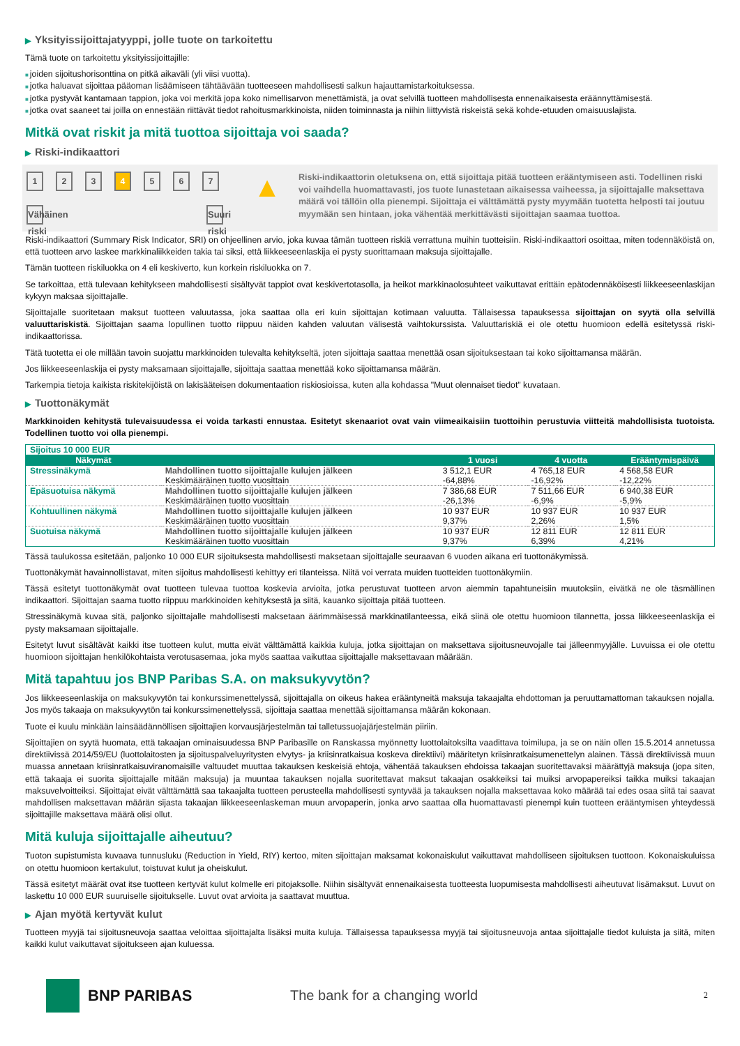▶ Yksityissijoittajatyyppi, jolle tuote on tarkoitettu
Tämä tuote on tarkoitettu yksityissijoittajille:
■joiden sijoitushorisonttina on pitkä aikaväli (yli viisi vuotta).
■jotka haluavat sijoittaa pääoman lisäämiseen tähtäävään tuotteeseen mahdollisesti salkun hajauttamistarkoituksessa.
■jotka pystyvät kantamaan tappion, joka voi merkitä jopa koko nimellisarvon menettämistä, ja ovat selvillä tuotteen mahdollisesta ennenaikaisesta eräännyttämisestä.
■jotka ovat saaneet tai joilla on ennestään riittävät tiedot rahoitusmarkkinoista, niiden toiminnasta ja niihin liittyvistä riskeistä sekä kohde-etuuden omaisuuslajista.
Mitkä ovat riskit ja mitä tuottoa sijoittaja voi saada?
▶ Riski-indikaattori
1 2 3 4 5 6 7
Vähäinen riski Suuri riski
▲
Riski-indikaattorin oletuksena on, että sijoittaja pitää tuotteen erääntymiseen asti. Todellinen riski voi vaihdella huomattavasti, jos tuote lunastetaan aikaisessa vaiheessa, ja sijoittajalle maksettava määrä voi tällöin olla pienempi. Sijoittaja ei välttämättä pysty myymään tuotetta helposti tai joutuu myymään sen hintaan, joka vähentää merkittävästi sijoittajan saamaa tuottoa.
Riski-indikaattori (Summary Risk Indicator, SRI) on ohjeellinen arvio, joka kuvaa tämän tuotteen riskiä verrattuna muihin tuotteisiin. Riski-indikaattori osoittaa, miten todennäköistä on, että tuotteen arvo laskee markkinaliikkeiden takia tai siksi, että liikkeeseenlaskija ei pysty suorittamaan maksuja sijoittajalle.
Tämän tuotteen riskiluokka on 4 eli keskiverto, kun korkein riskiluokka on 7.
Se tarkoittaa, että tulevaan kehitykseen mahdollisesti sisältyvät tappiot ovat keskivertotasolla, ja heikot markkinaolosuhteet vaikuttavat erittäin epätodennäköisesti liikkeeseenlaskijan kykyyn maksaa sijoittajalle.
Sijoittajalle suoritetaan maksut tuotteen valuutassa, joka saattaa olla eri kuin sijoittajan kotimaan valuutta. Tällaisessa tapauksessa sijoittajan on syytä olla selvillä valuuttariskistä. Sijoittajan saama lopullinen tuotto riippuu näiden kahden valuutan välisestä vaihtokurssista. Valuuttariskiä ei ole otettu huomioon edellä esitetyssä riski-indikaattorissa.
Tätä tuotetta ei ole millään tavoin suojattu markkinoiden tulevalta kehitykseltä, joten sijoittaja saattaa menettää osan sijoituksestaan tai koko sijoittamansa määrän.
Jos liikkeeseenlaskija ei pysty maksamaan sijoittajalle, sijoittaja saattaa menettää koko sijoittamansa määrän.
Tarkempia tietoja kaikista riskitekijöistä on lakisääteisen dokumentaation riskiosioissa, kuten alla kohdassa "Muut olennaiset tiedot" kuvataan.
▶ Tuottonäkymät
Markkinoiden kehitystä tulevaisuudessa ei voida tarkasti ennustaa. Esitetyt skenaariot ovat vain viimeaikaisiin tuottoihin perustuvia viitteitä mahdollisista tuotoista. Todellinen tuotto voi olla pienempi.
| Sijoitus 10 000 EUR | | | | |
| Näkymät | | 1 vuosi | 4 vuotta | Erääntymispäivä |
| Stressinäkymä | Mahdollinen tuotto sijoittajalle kulujen jälkeen | 3 512,1 EUR | 4 765,18 EUR | 4 568,58 EUR |
| | Keskimääräinen tuotto vuosittain | -64,88% | -16,92% | -12,22% |
| Epäsuotuisa näkymä | Mahdollinen tuotto sijoittajalle kulujen jälkeen | 7 386,68 EUR | 7 511,66 EUR | 6 940,38 EUR |
| | Keskimääräinen tuotto vuosittain | -26,13% | -6,9% | -5,9% |
| Kohtuullinen näkymä | Mahdollinen tuotto sijoittajalle kulujen jälkeen | 10 937 EUR | 10 937 EUR | 10 937 EUR |
| | Keskimääräinen tuotto vuosittain | 9,37% | 2,26% | 1,5% |
| Suotuisa näkymä | Mahdollinen tuotto sijoittajalle kulujen jälkeen | 10 937 EUR | 12 811 EUR | 12 811 EUR |
| | Keskimääräinen tuotto vuosittain | 9,37% | 6,39% | 4,21% |
Tässä taulukossa esitetään, paljonko 10 000 EUR sijoituksesta mahdollisesti maksetaan sijoittajalle seuraavan 6 vuoden aikana eri tuottonäkymissä.
Tuottonäkymät havainnollistavat, miten sijoitus mahdollisesti kehittyy eri tilanteissa. Niitä voi verrata muiden tuotteiden tuottonäkymiin.
Tässä esitetyt tuottonäkymät ovat tuotteen tulevaa tuottoa koskevia arvioita, jotka perustuvat tuotteen arvon aiemmin tapahtuneisiin muutoksiin, eivätkä ne ole täsmällinen indikaattori. Sijoittajan saama tuotto riippuu markkinoiden kehityksestä ja siitä, kauanko sijoittaja pitää tuotteen.
Stressinäkymä kuvaa sitä, paljonko sijoittajalle mahdollisesti maksetaan äärimmäisessä markkinatilanteessa, eikä siinä ole otettu huomioon tilannetta, jossa liikkeeseenlaskija ei pysty maksamaan sijoittajalle.
Esitetyt luvut sisältävät kaikki itse tuotteen kulut, mutta eivät välttämättä kaikkia kuluja, jotka sijoittajan on maksettava sijoitusneuvojalle tai jälleenmyyjälle. Luvuissa ei ole otettu huomioon sijoittajan henkilökohtaista verotusasemaa, joka myös saattaa vaikuttaa sijoittajalle maksettavaan määrään.
Mitä tapahtuu jos BNP Paribas S.A. on maksukyvytön?
Jos liikkeeseenlaskija on maksukyvytön tai konkurssimenettelyssä, sijoittajalla on oikeus hakea erääntyneitä maksuja takaajalta ehdottoman ja peruuttamattoman takauksen nojalla. Jos myös takaaja on maksukyvytön tai konkurssimenettelyssä, sijoittaja saattaa menettää sijoittamansa määrän kokonaan.
Tuote ei kuulu minkään lainsäädännöllisen sijoittajien korvausjärjestelmän tai talletussuojajärjestelmän piiriin.
Sijoittajien on syytä huomata, että takaajan ominaisuudessa BNP Paribasille on Ranskassa myönnetty luottolaitoksilta vaadittava toimilupa, ja se on näin ollen 15.5.2014 annetussa direktiivissä 2014/59/EU (luottolaitosten ja sijoituspalveluyritysten elvytys- ja kriisinratkaisua koskeva direktiivi) määritetyn kriisinratkaisumenettelyn alainen. Tässä direktiivissä muun muassa annetaan kriisinratkaisuviranomaisille valtuudet muuttaa takauksen keskeisiä ehtoja, vähentää takauksen ehdoissa takaajan suoritettavaksi määrättyjä maksuja (jopa siten, että takaaja ei suorita sijoittajalle mitään maksuja) ja muuntaa takauksen nojalla suoritettavat maksut takaajan osakkeiksi tai muiksi arvopapereiksi taikka muiksi takaajan maksuvelvoitteiksi. Sijoittajat eivät välttämättä saa takaajalta tuotteen perusteella mahdollisesti syntyvää ja takauksen nojalla maksettavaa koko määrää tai edes osaa siitä tai saavat mahdollisen maksettavan määrän sijasta takaajan liikkeeseenlaskeman muun arvopaperin, jonka arvo saattaa olla huomattavasti pienempi kuin tuotteen erääntymisen yhteydessä sijoittajille maksettava määrä olisi ollut.
Mitä kuluja sijoittajalle aiheutuu?
Tuoton supistumista kuvaava tunnusluku (Reduction in Yield, RIY) kertoo, miten sijoittajan maksamat kokonaiskulut vaikuttavat mahdolliseen sijoituksen tuottoon. Kokonaiskuluissa on otettu huomioon kertakulut, toistuvat kulut ja oheiskulut.
Tässä esitetyt määrät ovat itse tuotteen kertyvät kulut kolmelle eri pitojaksolle. Niihin sisältyvät ennenaikaisesta tuotteesta luopumisesta mahdollisesti aiheutuvat lisämaksut. Luvut on laskettu 10 000 EUR suuruiselle sijoitukselle. Luvut ovat arvioita ja saattavat muuttua.
▶ Ajan myötä kertyvät kulut
Tuotteen myyjä tai sijoitusneuvoja saattaa veloittaa sijoittajalta lisäksi muita kuluja. Tällaisessa tapauksessa myyjä tai sijoitusneuvoja antaa sijoittajalle tiedot kuluista ja siitä, miten kaikki kulut vaikuttavat sijoitukseen ajan kuluessa.
BNP PARIBAS The bank for a changing world 2